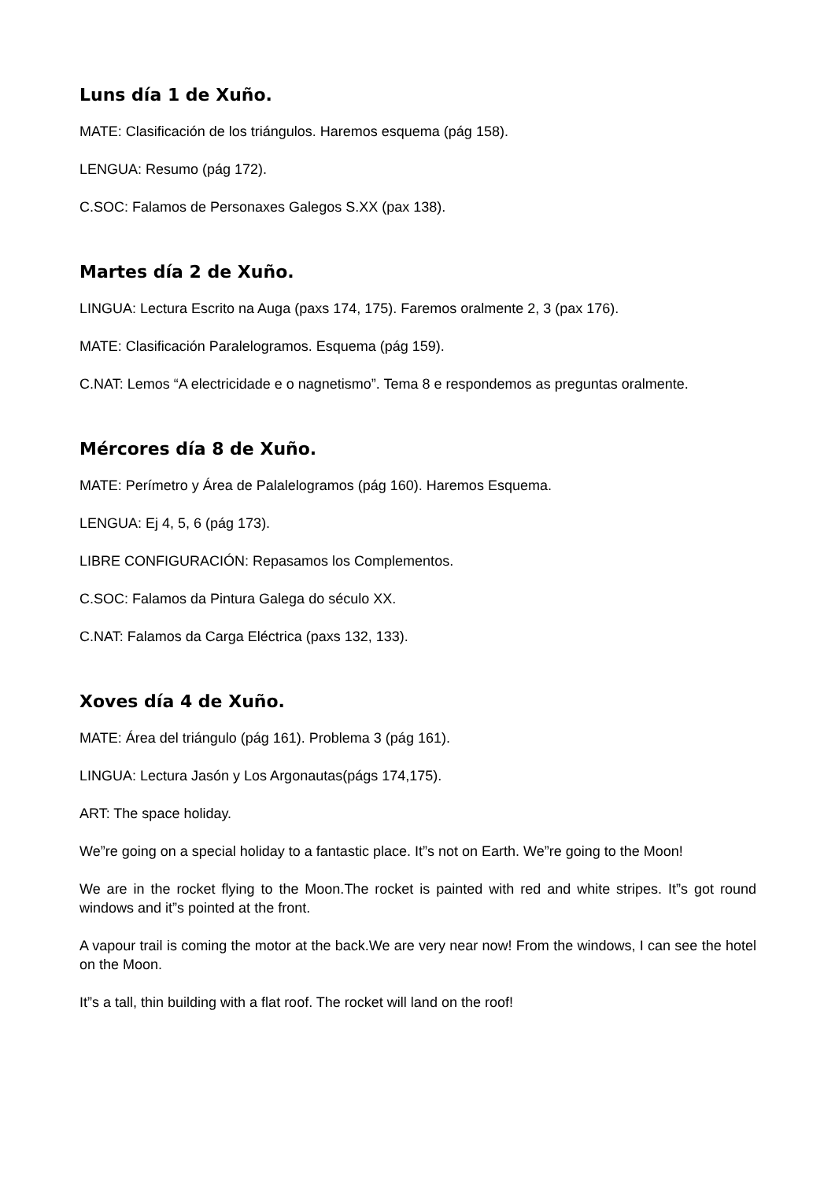Luns día 1 de Xuño.
MATE: Clasificación de los triángulos. Haremos esquema (pág 158).
LENGUA: Resumo (pág 172).
C.SOC: Falamos de Personaxes Galegos S.XX (pax 138).
Martes día 2 de Xuño.
LINGUA: Lectura Escrito na Auga (paxs 174, 175). Faremos oralmente 2, 3 (pax 176).
MATE: Clasificación Paralelogramos. Esquema (pág 159).
C.NAT: Lemos “A electricidade e o nagnetismo”. Tema 8 e respondemos as preguntas oralmente.
Mércores día 8 de Xuño.
MATE: Perímetro y Área de Palalelogramos (pág 160). Haremos Esquema.
LENGUA: Ej 4, 5, 6 (pág 173).
LIBRE CONFIGURACIÓN: Repasamos los Complementos.
C.SOC: Falamos da Pintura Galega do século XX.
C.NAT: Falamos da Carga Eléctrica (paxs 132, 133).
Xoves día 4 de Xuño.
MATE: Área del triángulo (pág 161). Problema 3 (pág 161).
LINGUA: Lectura Jasón y Los Argonautas(págs 174,175).
ART: The space holiday.
We”re going on a special holiday to a fantastic place. It”s not on Earth. We”re going to the Moon!
We are in the rocket flying to the Moon.The rocket is painted with red and white stripes. It”s got round windows and it”s pointed at the front.
A vapour trail is coming the motor at the back.We are very near now! From the windows, I can see the hotel on the Moon.
It”s a tall, thin building with a flat roof. The rocket will land on the roof!